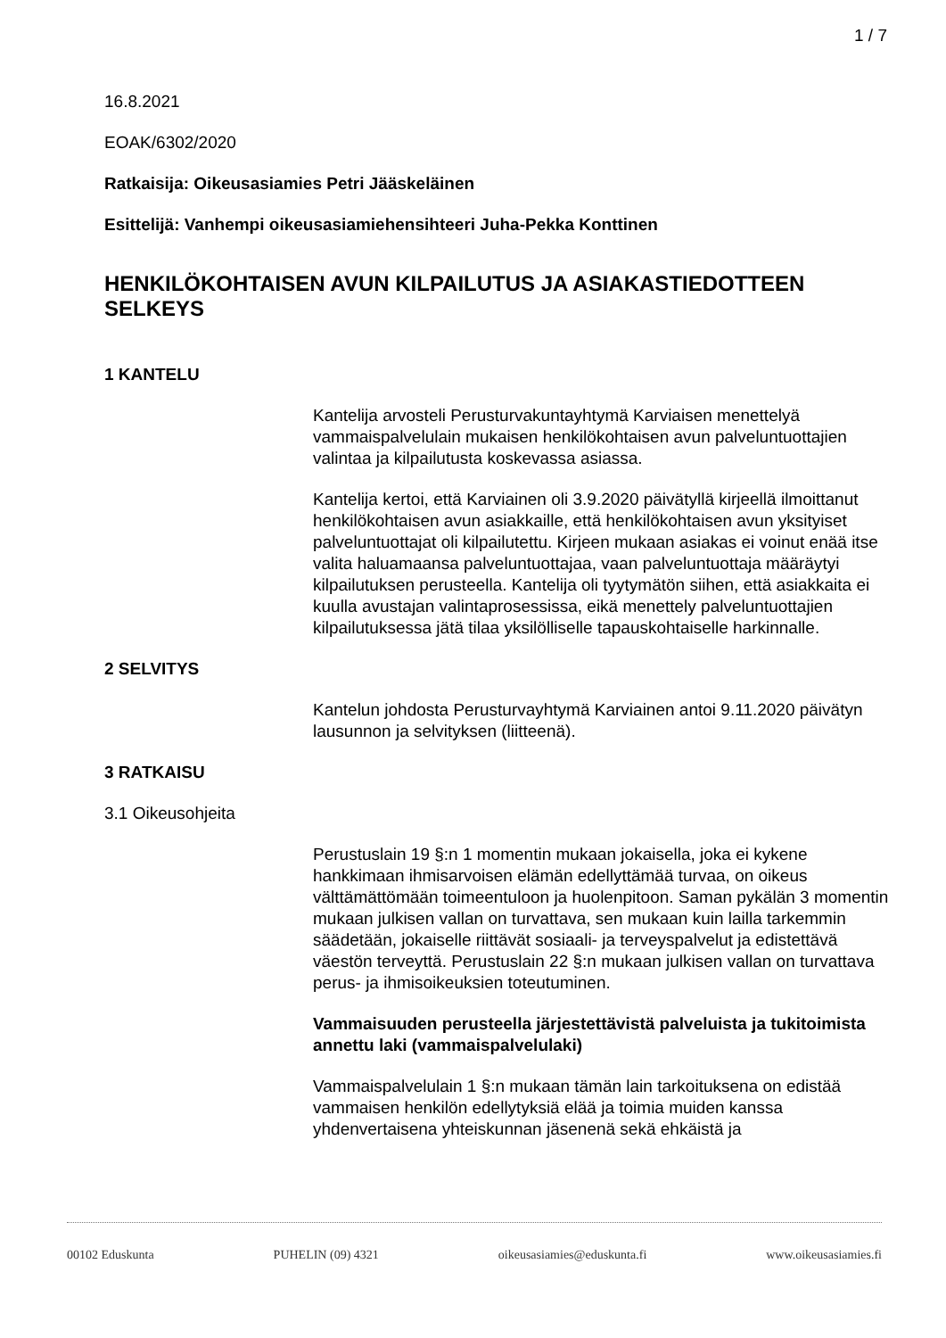1 / 7
16.8.2021
EOAK/6302/2020
Ratkaisija: Oikeusasiamies Petri Jääskeläinen
Esittelijä: Vanhempi oikeusasiamiehensihteeri Juha-Pekka Konttinen
HENKILÖKOHTAISEN AVUN KILPAILUTUS JA ASIAKASTIEDOTTEEN SELKEYS
1 KANTELU
Kantelija arvosteli Perusturvakuntayhtymä Karviaisen menettelyä vammaispalvelulain mukaisen henkilökohtaisen avun palveluntuottajien valintaa ja kilpailutusta koskevassa asiassa.
Kantelija kertoi, että Karviainen oli 3.9.2020 päivätyllä kirjeellä ilmoittanut henkilökohtaisen avun asiakkaille, että henkilökohtaisen avun yksityiset palveluntuottajat oli kilpailutettu. Kirjeen mukaan asiakas ei voinut enää itse valita haluamaansa palveluntuottajaa, vaan palveluntuottaja määräytyi kilpailutuksen perusteella. Kantelija oli tyytymätön siihen, että asiakkaita ei kuulla avustajan valintaprosessissa, eikä menettely palveluntuottajien kilpailutuksessa jätä tilaa yksilölliselle tapauskohtaiselle harkinnalle.
2 SELVITYS
Kantelun johdosta Perusturvayhtymä Karviainen antoi 9.11.2020 päivätyn lausunnon ja selvityksen (liitteenä).
3 RATKAISU
3.1 Oikeusohjeita
Perustuslain 19 §:n 1 momentin mukaan jokaisella, joka ei kykene hankkimaan ihmisarvoisen elämän edellyttämää turvaa, on oikeus välttämättömään toimeentuloon ja huolenpitoon. Saman pykälän 3 momentin mukaan julkisen vallan on turvattava, sen mukaan kuin lailla tarkemmin säädetään, jokaiselle riittävät sosiaali- ja terveyspalvelut ja edistettävä väestön terveyttä. Perustuslain 22 §:n mukaan julkisen vallan on turvattava perus- ja ihmisoikeuksien toteutuminen.
Vammaisuuden perusteella järjestettävistä palveluista ja tukitoimista annettu laki (vammaispalvelulaki)
Vammaispalvelulain 1 §:n mukaan tämän lain tarkoituksena on edistää vammaisen henkilön edellytyksiä elää ja toimia muiden kanssa yhdenvertaisena yhteiskunnan jäsenenä sekä ehkäistä ja
00102 Eduskunta PUHELIN (09) 4321 oikeusasiamies@eduskunta.fi www.oikeusasiamies.fi